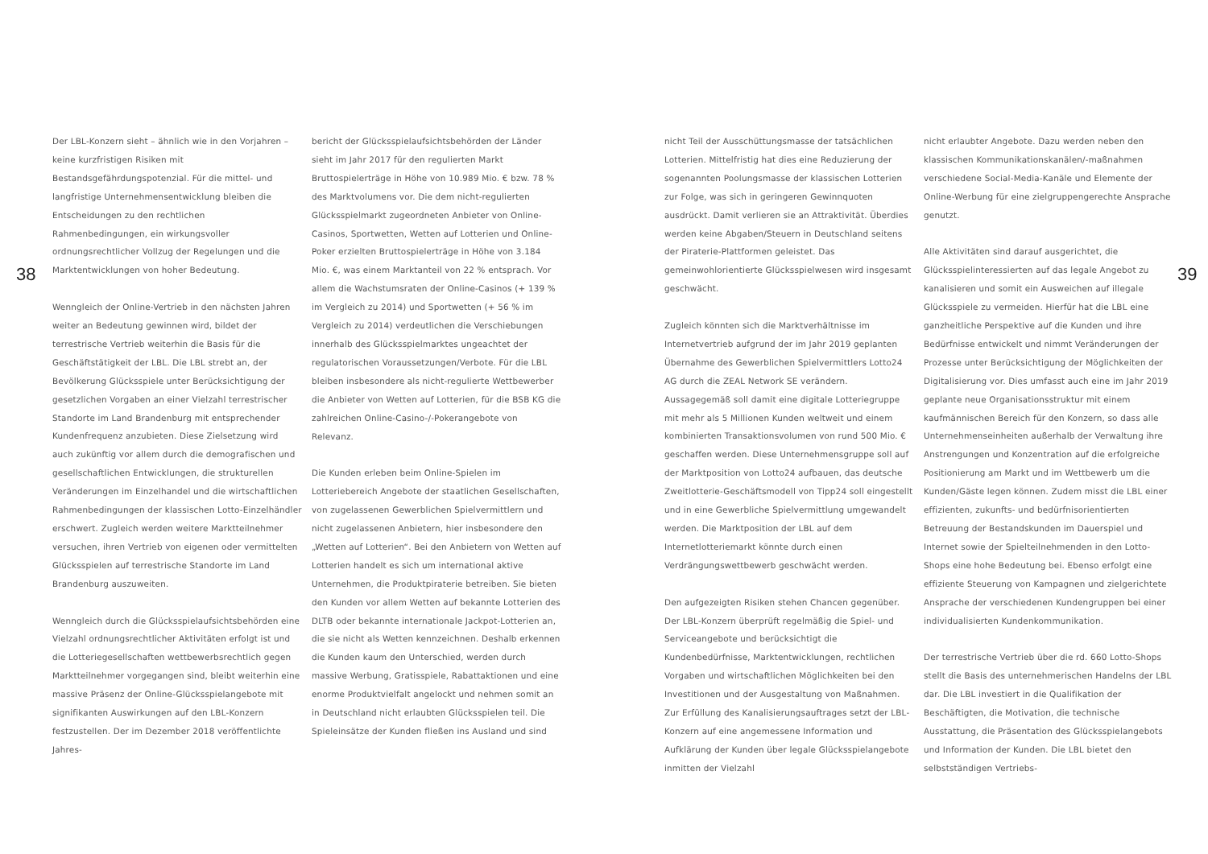38
Der LBL-Konzern sieht – ähnlich wie in den Vorjahren – keine kurzfristigen Risiken mit Bestandsgefährdungspotenzial. Für die mittel- und langfristige Unternehmensentwicklung bleiben die Entscheidungen zu den rechtlichen Rahmenbedingungen, ein wirkungsvoller ordnungsrechtlicher Vollzug der Regelungen und die Marktentwicklungen von hoher Bedeutung.
Wenngleich der Online-Vertrieb in den nächsten Jahren weiter an Bedeutung gewinnen wird, bildet der terrestrische Vertrieb weiterhin die Basis für die Geschäftstätigkeit der LBL. Die LBL strebt an, der Bevölkerung Glücksspiele unter Berücksichtigung der gesetzlichen Vorgaben an einer Vielzahl terrestrischer Standorte im Land Brandenburg mit entsprechender Kundenfrequenz anzubieten. Diese Zielsetzung wird auch zukünftig vor allem durch die demografischen und gesellschaftlichen Entwicklungen, die strukturellen Veränderungen im Einzelhandel und die wirtschaftlichen Rahmenbedingungen der klassischen Lotto-Einzelhändler erschwert. Zugleich werden weitere Marktteilnehmer versuchen, ihren Vertrieb von eigenen oder vermittelten Glücksspielen auf terrestrische Standorte im Land Brandenburg auszuweiten.
Wenngleich durch die Glücksspielaufsichtsbehörden eine Vielzahl ordnungsrechtlicher Aktivitäten erfolgt ist und die Lotteriegesellschaften wettbewerbsrechtlich gegen Marktteilnehmer vorgegangen sind, bleibt weiterhin eine massive Präsenz der Online-Glücksspielangebote mit signifikanten Auswirkungen auf den LBL-Konzern festzustellen. Der im Dezember 2018 veröffentlichte Jahres-
bericht der Glücksspielaufsichtsbehörden der Länder sieht im Jahr 2017 für den regulierten Markt Bruttospielerträge in Höhe von 10.989 Mio. € bzw. 78 % des Marktvolumens vor. Die dem nicht-regulierten Glücksspielmarkt zugeordneten Anbieter von Online-Casinos, Sportwetten, Wetten auf Lotterien und Online-Poker erzielten Bruttospielerträge in Höhe von 3.184 Mio. €, was einem Marktanteil von 22 % entsprach. Vor allem die Wachstumsraten der Online-Casinos (+ 139 % im Vergleich zu 2014) und Sportwetten (+ 56 % im Vergleich zu 2014) verdeutlichen die Verschiebungen innerhalb des Glücksspielmarktes ungeachtet der regulatorischen Voraussetzungen/Verbote. Für die LBL bleiben insbesondere als nicht-regulierte Wettbewerber die Anbieter von Wetten auf Lotterien, für die BSB KG die zahlreichen Online-Casino-/-Pokerangebote von Relevanz.
Die Kunden erleben beim Online-Spielen im Lotteriebereich Angebote der staatlichen Gesellschaften, von zugelassenen Gewerblichen Spielvermittlern und nicht zugelassenen Anbietern, hier insbesondere den „Wetten auf Lotterien“. Bei den Anbietern von Wetten auf Lotterien handelt es sich um international aktive Unternehmen, die Produktpiraterie betreiben. Sie bieten den Kunden vor allem Wetten auf bekannte Lotterien des DLTB oder bekannte internationale Jackpot-Lotterien an, die sie nicht als Wetten kennzeichnen. Deshalb erkennen die Kunden kaum den Unterschied, werden durch massive Werbung, Gratisspiele, Rabattaktionen und eine enorme Produktvielfalt angelockt und nehmen somit an in Deutschland nicht erlaubten Glücksspielen teil. Die Spieleinsätze der Kunden fließen ins Ausland und sind
nicht Teil der Ausschüttungsmasse der tatsächlichen Lotterien. Mittelfristig hat dies eine Reduzierung der sogenannten Poolungsmasse der klassischen Lotterien zur Folge, was sich in geringeren Gewinnquoten ausdrückt. Damit verlieren sie an Attraktivität. Überdies werden keine Abgaben/Steuern in Deutschland seitens der Piraterie-Plattformen geleistet. Das gemeinwohlorientierte Glücksspielwesen wird insgesamt geschwächt.
Zugleich könnten sich die Marktverhältnisse im Internetvertrieb aufgrund der im Jahr 2019 geplanten Übernahme des Gewerblichen Spielvermittlers Lotto24 AG durch die ZEAL Network SE verändern. Aussagegemäß soll damit eine digitale Lotteriegruppe mit mehr als 5 Millionen Kunden weltweit und einem kombinierten Transaktionsvolumen von rund 500 Mio. € geschaffen werden. Diese Unternehmensgruppe soll auf der Marktposition von Lotto24 aufbauen, das deutsche Zweitlotterie-Geschäftsmodell von Tipp24 soll eingestellt und in eine Gewerbliche Spielvermittlung umgewandelt werden. Die Marktposition der LBL auf dem Internetlotteriemarkt könnte durch einen Verdrängungswettbewerb geschwächt werden.
Den aufgezeigten Risiken stehen Chancen gegenüber. Der LBL-Konzern überprüft regelmäßig die Spiel- und Serviceangebote und berücksichtigt die Kundenbedürfnisse, Marktentwicklungen, rechtlichen Vorgaben und wirtschaftlichen Möglichkeiten bei den Investitionen und der Ausgestaltung von Maßnahmen. Zur Erfüllung des Kanalisierungsauftrages setzt der LBL-Konzern auf eine angemessene Information und Aufklärung der Kunden über legale Glücksspielangebote inmitten der Vielzahl
nicht erlaubter Angebote. Dazu werden neben den klassischen Kommunikationskanälen/-maßnahmen verschiedene Social-Media-Kanäle und Elemente der Online-Werbung für eine zielgruppengerechte Ansprache genutzt.
Alle Aktivitäten sind darauf ausgerichtet, die Glücksspielinteressierten auf das legale Angebot zu kanalisieren und somit ein Ausweichen auf illegale Glücksspiele zu vermeiden. Hierfür hat die LBL eine ganzheitliche Perspektive auf die Kunden und ihre Bedürfnisse entwickelt und nimmt Veränderungen der Prozesse unter Berücksichtigung der Möglichkeiten der Digitalisierung vor. Dies umfasst auch eine im Jahr 2019 geplante neue Organisationsstruktur mit einem kaufmännischen Bereich für den Konzern, so dass alle Unternehmenseinheiten außerhalb der Verwaltung ihre Anstrengungen und Konzentration auf die erfolgreiche Positionierung am Markt und im Wettbewerb um die Kunden/Gäste legen können. Zudem misst die LBL einer effizienten, zukunfts- und bedürfnisorientierten Betreuung der Bestandskunden im Dauerspiel und Internet sowie der Spielteilnehmenden in den Lotto-Shops eine hohe Bedeutung bei. Ebenso erfolgt eine effiziente Steuerung von Kampagnen und zielgerichtete Ansprache der verschiedenen Kundengruppen bei einer individualisierten Kundenkommunikation.
Der terrestrische Vertrieb über die rd. 660 Lotto-Shops stellt die Basis des unternehmerischen Handelns der LBL dar. Die LBL investiert in die Qualifikation der Beschäftigten, die Motivation, die technische Ausstattung, die Präsentation des Glücksspielangebots und Information der Kunden. Die LBL bietet den selbstständigen Vertriebs-
39